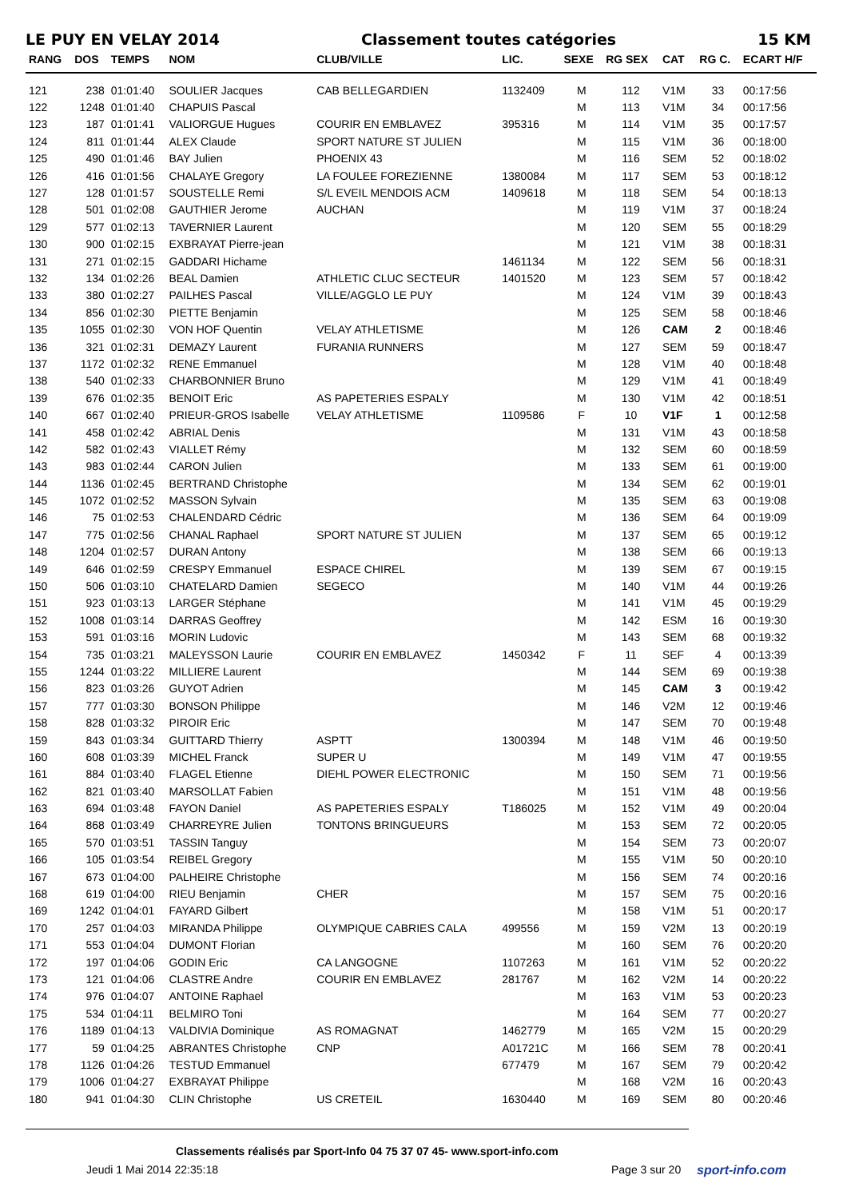LE PUY EN VELAY 2014 Classement toutes catégories 15 KM
| RANG | DOS | TEMPS | NOM | CLUB/VILLE | LIC. | SEXE | RG SEX | CAT | RG C. | ECART H/F |
| --- | --- | --- | --- | --- | --- | --- | --- | --- | --- | --- |
| 121 | 238 | 01:01:40 | SOULIER Jacques | CAB BELLEGARDIEN | 1132409 | M | 112 | V1M | 33 | 00:17:56 |
| 122 | 1248 | 01:01:40 | CHAPUIS Pascal | | | M | 113 | V1M | 34 | 00:17:56 |
| 123 | 187 | 01:01:41 | VALIORGUE Hugues | COURIR EN EMBLAVEZ | 395316 | M | 114 | V1M | 35 | 00:17:57 |
| 124 | 811 | 01:01:44 | ALEX Claude | SPORT NATURE ST JULIEN | | M | 115 | V1M | 36 | 00:18:00 |
| 125 | 490 | 01:01:46 | BAY Julien | PHOENIX 43 | | M | 116 | SEM | 52 | 00:18:02 |
| 126 | 416 | 01:01:56 | CHALAYE Gregory | LA FOULEE FOREZIENNE | 1380084 | M | 117 | SEM | 53 | 00:18:12 |
| 127 | 128 | 01:01:57 | SOUSTELLE Remi | S/L EVEIL MENDOIS ACM | 1409618 | M | 118 | SEM | 54 | 00:18:13 |
| 128 | 501 | 01:02:08 | GAUTHIER Jerome | AUCHAN | | M | 119 | V1M | 37 | 00:18:24 |
| 129 | 577 | 01:02:13 | TAVERNIER Laurent | | | M | 120 | SEM | 55 | 00:18:29 |
| 130 | 900 | 01:02:15 | EXBRAYAT Pierre-jean | | | M | 121 | V1M | 38 | 00:18:31 |
| 131 | 271 | 01:02:15 | GADDARI Hichame | | 1461134 | M | 122 | SEM | 56 | 00:18:31 |
| 132 | 134 | 01:02:26 | BEAL Damien | ATHLETIC CLUC SECTEUR | 1401520 | M | 123 | SEM | 57 | 00:18:42 |
| 133 | 380 | 01:02:27 | PAILHES Pascal | VILLE/AGGLO LE PUY | | M | 124 | V1M | 39 | 00:18:43 |
| 134 | 856 | 01:02:30 | PIETTE Benjamin | | | M | 125 | SEM | 58 | 00:18:46 |
| 135 | 1055 | 01:02:30 | VON HOF Quentin | VELAY ATHLETISME | | M | 126 | CAM | 2 | 00:18:46 |
| 136 | 321 | 01:02:31 | DEMAZY Laurent | FURANIA RUNNERS | | M | 127 | SEM | 59 | 00:18:47 |
| 137 | 1172 | 01:02:32 | RENE Emmanuel | | | M | 128 | V1M | 40 | 00:18:48 |
| 138 | 540 | 01:02:33 | CHARBONNIER Bruno | | | M | 129 | V1M | 41 | 00:18:49 |
| 139 | 676 | 01:02:35 | BENOIT Eric | AS PAPETERIES ESPALY | | M | 130 | V1M | 42 | 00:18:51 |
| 140 | 667 | 01:02:40 | PRIEUR-GROS Isabelle | VELAY ATHLETISME | 1109586 | F | 10 | V1F | 1 | 00:12:58 |
| 141 | 458 | 01:02:42 | ABRIAL Denis | | | M | 131 | V1M | 43 | 00:18:58 |
| 142 | 582 | 01:02:43 | VIALLET Rémy | | | M | 132 | SEM | 60 | 00:18:59 |
| 143 | 983 | 01:02:44 | CARON Julien | | | M | 133 | SEM | 61 | 00:19:00 |
| 144 | 1136 | 01:02:45 | BERTRAND Christophe | | | M | 134 | SEM | 62 | 00:19:01 |
| 145 | 1072 | 01:02:52 | MASSON Sylvain | | | M | 135 | SEM | 63 | 00:19:08 |
| 146 | 75 | 01:02:53 | CHALENDARD Cédric | | | M | 136 | SEM | 64 | 00:19:09 |
| 147 | 775 | 01:02:56 | CHANAL Raphael | SPORT NATURE ST JULIEN | | M | 137 | SEM | 65 | 00:19:12 |
| 148 | 1204 | 01:02:57 | DURAN Antony | | | M | 138 | SEM | 66 | 00:19:13 |
| 149 | 646 | 01:02:59 | CRESPY Emmanuel | ESPACE CHIREL | | M | 139 | SEM | 67 | 00:19:15 |
| 150 | 506 | 01:03:10 | CHATELARD Damien | SEGECO | | M | 140 | V1M | 44 | 00:19:26 |
| 151 | 923 | 01:03:13 | LARGER Stéphane | | | M | 141 | V1M | 45 | 00:19:29 |
| 152 | 1008 | 01:03:14 | DARRAS Geoffrey | | | M | 142 | ESM | 16 | 00:19:30 |
| 153 | 591 | 01:03:16 | MORIN Ludovic | | | M | 143 | SEM | 68 | 00:19:32 |
| 154 | 735 | 01:03:21 | MALEYSSON Laurie | COURIR EN EMBLAVEZ | 1450342 | F | 11 | SEF | 4 | 00:13:39 |
| 155 | 1244 | 01:03:22 | MILLIERE Laurent | | | M | 144 | SEM | 69 | 00:19:38 |
| 156 | 823 | 01:03:26 | GUYOT Adrien | | | M | 145 | CAM | 3 | 00:19:42 |
| 157 | 777 | 01:03:30 | BONSON Philippe | | | M | 146 | V2M | 12 | 00:19:46 |
| 158 | 828 | 01:03:32 | PIROIR Eric | | | M | 147 | SEM | 70 | 00:19:48 |
| 159 | 843 | 01:03:34 | GUITTARD Thierry | ASPTT | 1300394 | M | 148 | V1M | 46 | 00:19:50 |
| 160 | 608 | 01:03:39 | MICHEL Franck | SUPER U | | M | 149 | V1M | 47 | 00:19:55 |
| 161 | 884 | 01:03:40 | FLAGEL Etienne | DIEHL POWER ELECTRONIC | | M | 150 | SEM | 71 | 00:19:56 |
| 162 | 821 | 01:03:40 | MARSOLLAT Fabien | | | M | 151 | V1M | 48 | 00:19:56 |
| 163 | 694 | 01:03:48 | FAYON Daniel | AS PAPETERIES ESPALY | T186025 | M | 152 | V1M | 49 | 00:20:04 |
| 164 | 868 | 01:03:49 | CHARREYRE Julien | TONTONS BRINGUEURS | | M | 153 | SEM | 72 | 00:20:05 |
| 165 | 570 | 01:03:51 | TASSIN Tanguy | | | M | 154 | SEM | 73 | 00:20:07 |
| 166 | 105 | 01:03:54 | REIBEL Gregory | | | M | 155 | V1M | 50 | 00:20:10 |
| 167 | 673 | 01:04:00 | PALHEIRE Christophe | | | M | 156 | SEM | 74 | 00:20:16 |
| 168 | 619 | 01:04:00 | RIEU Benjamin | CHER | | M | 157 | SEM | 75 | 00:20:16 |
| 169 | 1242 | 01:04:01 | FAYARD Gilbert | | | M | 158 | V1M | 51 | 00:20:17 |
| 170 | 257 | 01:04:03 | MIRANDA Philippe | OLYMPIQUE CABRIES CALA | 499556 | M | 159 | V2M | 13 | 00:20:19 |
| 171 | 553 | 01:04:04 | DUMONT Florian | | | M | 160 | SEM | 76 | 00:20:20 |
| 172 | 197 | 01:04:06 | GODIN Eric | CA LANGOGNE | 1107263 | M | 161 | V1M | 52 | 00:20:22 |
| 173 | 121 | 01:04:06 | CLASTRE Andre | COURIR EN EMBLAVEZ | 281767 | M | 162 | V2M | 14 | 00:20:22 |
| 174 | 976 | 01:04:07 | ANTOINE Raphael | | | M | 163 | V1M | 53 | 00:20:23 |
| 175 | 534 | 01:04:11 | BELMIRO Toni | | | M | 164 | SEM | 77 | 00:20:27 |
| 176 | 1189 | 01:04:13 | VALDIVIA Dominique | AS ROMAGNAT | 1462779 | M | 165 | V2M | 15 | 00:20:29 |
| 177 | 59 | 01:04:25 | ABRANTES Christophe | CNP | A01721C | M | 166 | SEM | 78 | 00:20:41 |
| 178 | 1126 | 01:04:26 | TESTUD Emmanuel | | 677479 | M | 167 | SEM | 79 | 00:20:42 |
| 179 | 1006 | 01:04:27 | EXBRAYAT Philippe | | | M | 168 | V2M | 16 | 00:20:43 |
| 180 | 941 | 01:04:30 | CLIN Christophe | US CRETEIL | 1630440 | M | 169 | SEM | 80 | 00:20:46 |
Classements réalisés par Sport-Info 04 75 37 07 45- www.sport-info.com
Jeudi 1 Mai 2014 22:35:18 Page 3 sur 20 sport-info.com